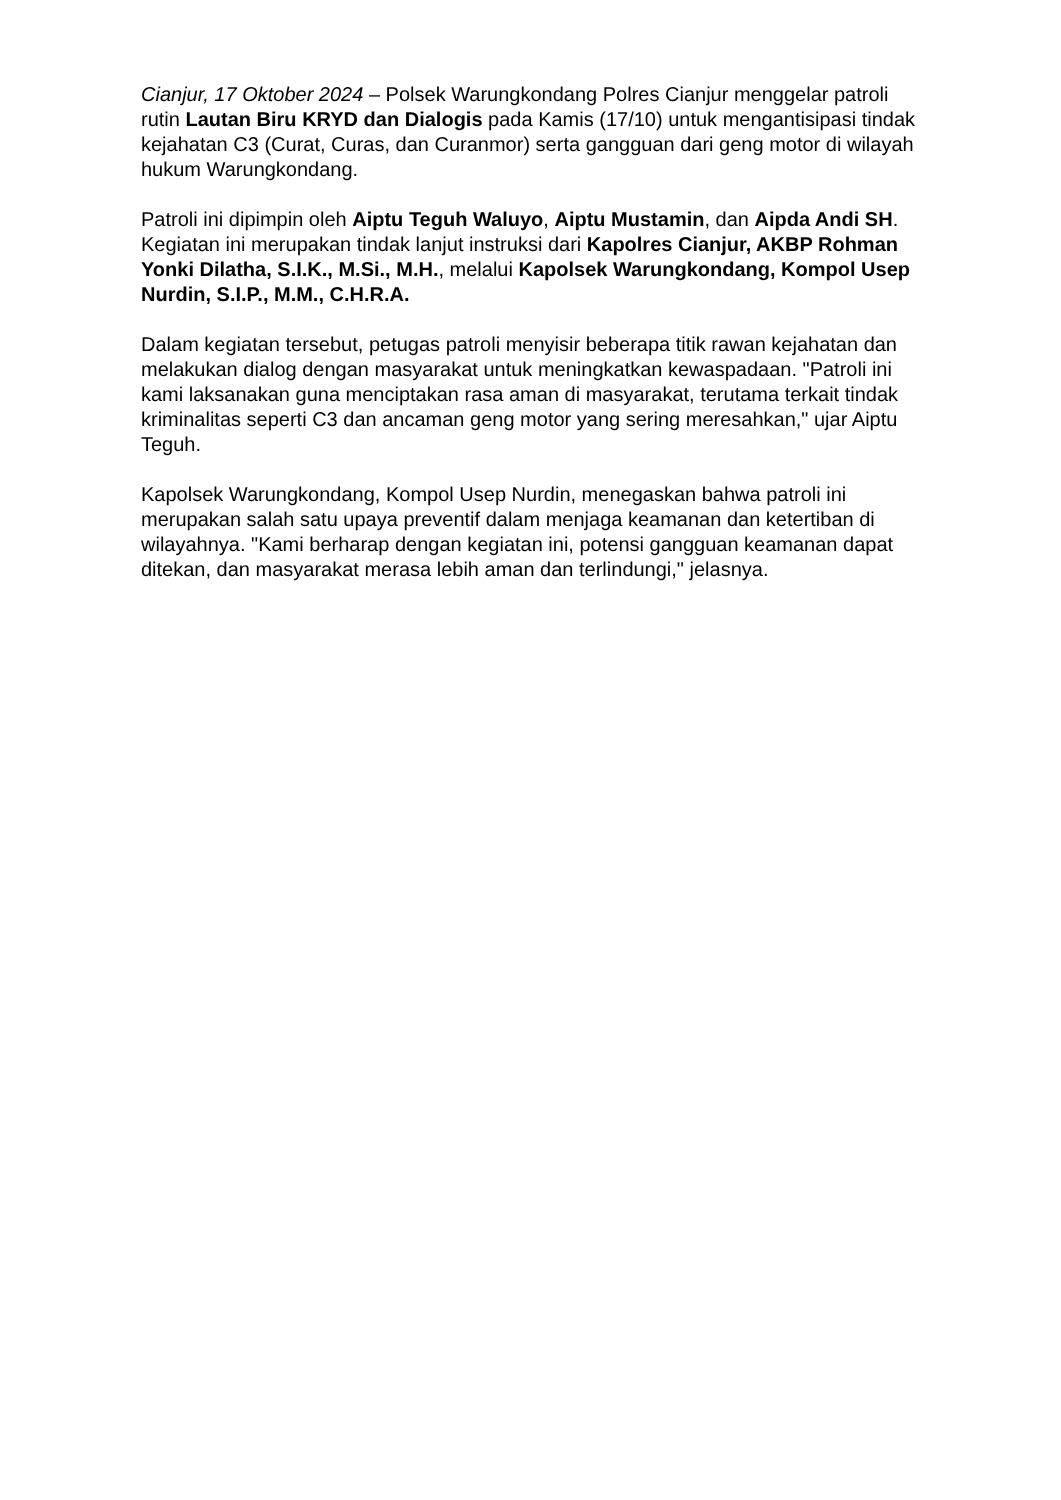Cianjur, 17 Oktober 2024 – Polsek Warungkondang Polres Cianjur menggelar patroli rutin Lautan Biru KRYD dan Dialogis pada Kamis (17/10) untuk mengantisipasi tindak kejahatan C3 (Curat, Curas, dan Curanmor) serta gangguan dari geng motor di wilayah hukum Warungkondang.
Patroli ini dipimpin oleh Aiptu Teguh Waluyo, Aiptu Mustamin, dan Aipda Andi SH. Kegiatan ini merupakan tindak lanjut instruksi dari Kapolres Cianjur, AKBP Rohman Yonki Dilatha, S.I.K., M.Si., M.H., melalui Kapolsek Warungkondang, Kompol Usep Nurdin, S.I.P., M.M., C.H.R.A.
Dalam kegiatan tersebut, petugas patroli menyisir beberapa titik rawan kejahatan dan melakukan dialog dengan masyarakat untuk meningkatkan kewaspadaan. "Patroli ini kami laksanakan guna menciptakan rasa aman di masyarakat, terutama terkait tindak kriminalitas seperti C3 dan ancaman geng motor yang sering meresahkan," ujar Aiptu Teguh.
Kapolsek Warungkondang, Kompol Usep Nurdin, menegaskan bahwa patroli ini merupakan salah satu upaya preventif dalam menjaga keamanan dan ketertiban di wilayahnya. "Kami berharap dengan kegiatan ini, potensi gangguan keamanan dapat ditekan, dan masyarakat merasa lebih aman dan terlindungi," jelasnya.